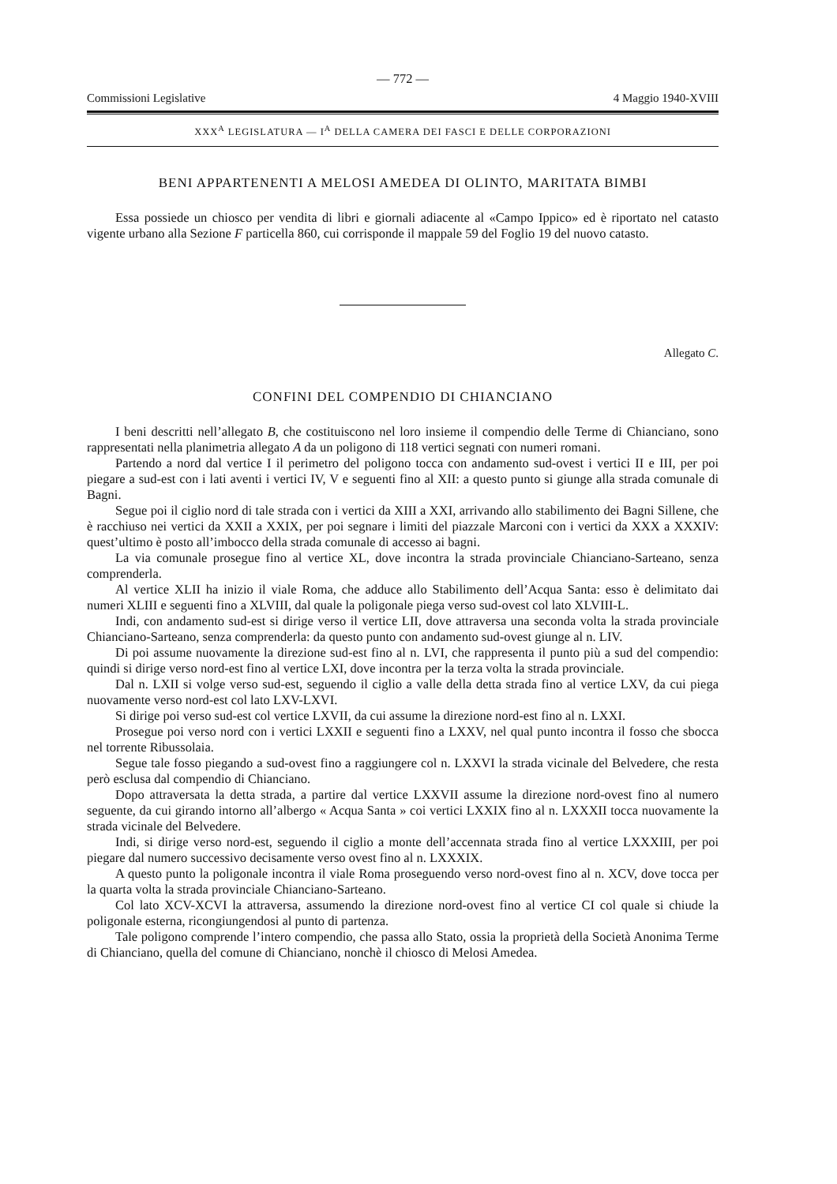— 772 —
Commissioni Legislative 4 Maggio 1940-XVIII
XXX<sup>A</sup> LEGISLATURA — I<sup>A</sup> DELLA CAMERA DEI FASCI E DELLE CORPORAZIONI
BENI APPARTENENTI A MELOSI AMEDEA DI OLINTO, MARITATA BIMBI
Essa possiede un chiosco per vendita di libri e giornali adiacente al «Campo Ippico» ed è riportato nel catasto vigente urbano alla Sezione F particella 860, cui corrisponde il mappale 59 del Foglio 19 del nuovo catasto.
Allegato C.
CONFINI DEL COMPENDIO DI CHIANCIANO
I beni descritti nell’allegato B, che costituiscono nel loro insieme il compendio delle Terme di Chianciano, sono rappresentati nella planimetria allegato A da un poligono di 118 vertici segnati con numeri romani.
Partendo a nord dal vertice I il perimetro del poligono tocca con andamento sud-ovest i vertici II e III, per poi piegare a sud-est con i lati aventi i vertici IV, V e seguenti fino al XII: a questo punto si giunge alla strada comunale di Bagni.
Segue poi il ciglio nord di tale strada con i vertici da XIII a XXI, arrivando allo stabilimento dei Bagni Sillene, che è racchiuso nei vertici da XXII a XXIX, per poi segnare i limiti del piazzale Marconi con i vertici da XXX a XXXIV: quest’ultimo è posto all’imbocco della strada comunale di accesso ai bagni.
La via comunale prosegue fino al vertice XL, dove incontra la strada provinciale Chianciano-Sarteano, senza comprenderla.
Al vertice XLII ha inizio il viale Roma, che adduce allo Stabilimento dell’Acqua Santa: esso è delimitato dai numeri XLIII e seguenti fino a XLVIII, dal quale la poligonale piega verso sud-ovest col lato XLVIII-L.
Indi, con andamento sud-est si dirige verso il vertice LII, dove attraversa una seconda volta la strada provinciale Chianciano-Sarteano, senza comprenderla: da questo punto con andamento sud-ovest giunge al n. LIV.
Di poi assume nuovamente la direzione sud-est fino al n. LVI, che rappresenta il punto più a sud del compendio: quindi si dirige verso nord-est fino al vertice LXI, dove incontra per la terza volta la strada provinciale.
Dal n. LXII si volge verso sud-est, seguendo il ciglio a valle della detta strada fino al vertice LXV, da cui piega nuovamente verso nord-est col lato LXV-LXVI.
Si dirige poi verso sud-est col vertice LXVII, da cui assume la direzione nord-est fino al n. LXXI.
Prosegue poi verso nord con i vertici LXXII e seguenti fino a LXXV, nel qual punto incontra il fosso che sbocca nel torrente Ribussolaia.
Segue tale fosso piegando a sud-ovest fino a raggiungere col n. LXXVI la strada vicinale del Belvedere, che resta però esclusa dal compendio di Chianciano.
Dopo attraversata la detta strada, a partire dal vertice LXXVII assume la direzione nord-ovest fino al numero seguente, da cui girando intorno all’albergo « Acqua Santa » coi vertici LXXIX fino al n. LXXXII tocca nuovamente la strada vicinale del Belvedere.
Indi, si dirige verso nord-est, seguendo il ciglio a monte dell’accennata strada fino al vertice LXXXIII, per poi piegare dal numero successivo decisamente verso ovest fino al n. LXXXIX.
A questo punto la poligonale incontra il viale Roma proseguendo verso nord-ovest fino al n. XCV, dove tocca per la quarta volta la strada provinciale Chianciano-Sarteano.
Col lato XCV-XCVI la attraversa, assumendo la direzione nord-ovest fino al vertice CI col quale si chiude la poligonale esterna, ricongiungendosi al punto di partenza.
Tale poligono comprende l’intero compendio, che passa allo Stato, ossia la proprietà della Società Anonima Terme di Chianciano, quella del comune di Chianciano, nonchè il chiosco di Melosi Amedea.